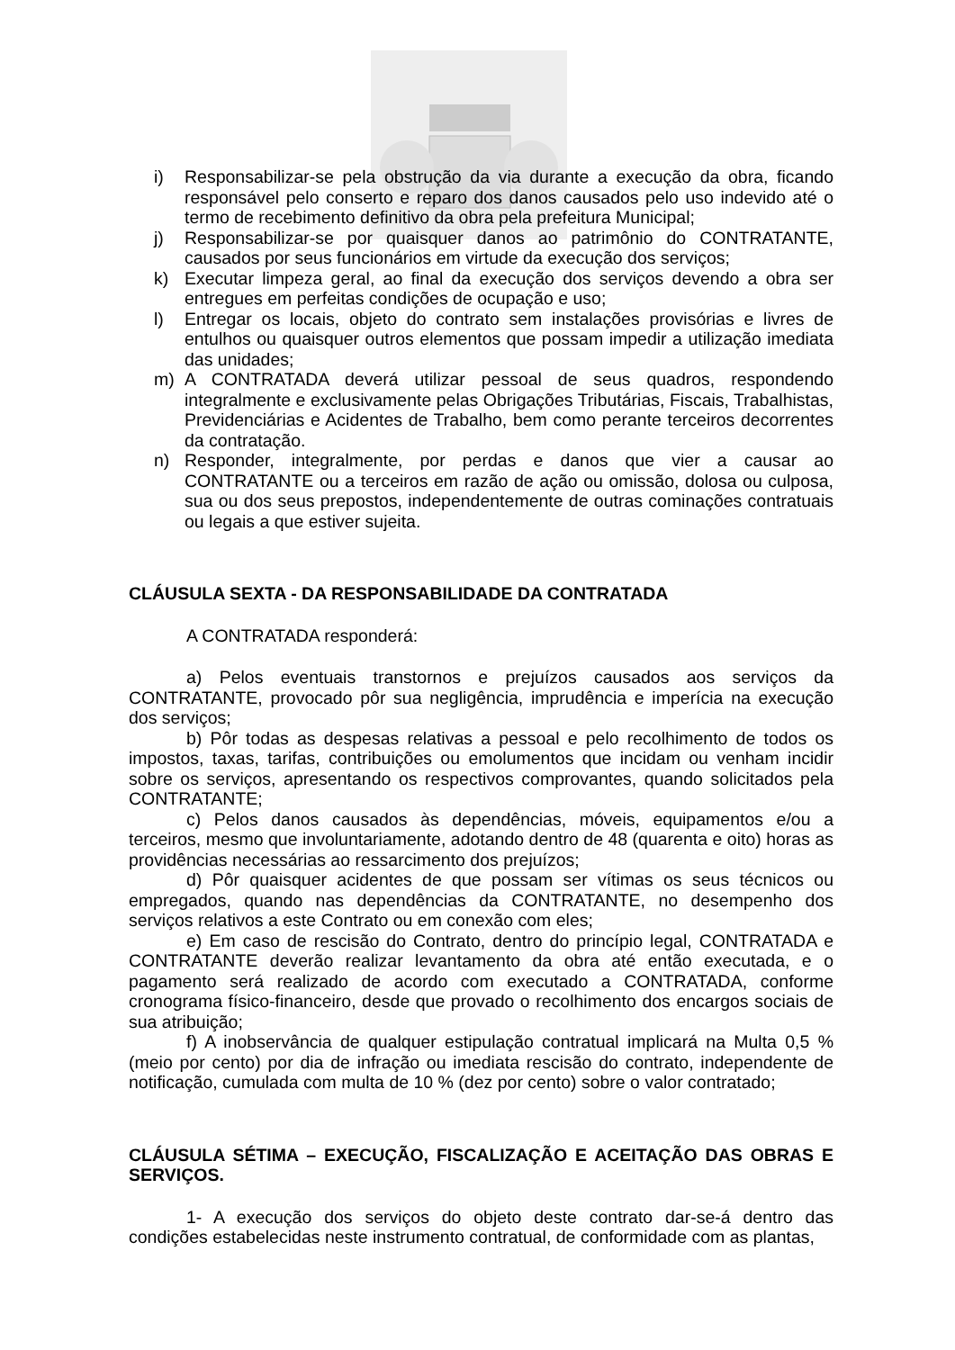i) Responsabilizar-se pela obstrução da via durante a execução da obra, ficando responsável pelo conserto e reparo dos danos causados pelo uso indevido até o termo de recebimento definitivo da obra pela prefeitura Municipal;
j) Responsabilizar-se por quaisquer danos ao patrimônio do CONTRATANTE, causados por seus funcionários em virtude da execução dos serviços;
k) Executar limpeza geral, ao final da execução dos serviços devendo a obra ser entregues em perfeitas condições de ocupação e uso;
l) Entregar os locais, objeto do contrato sem instalações provisórias e livres de entulhos ou quaisquer outros elementos que possam impedir a utilização imediata das unidades;
m) A CONTRATADA deverá utilizar pessoal de seus quadros, respondendo integralmente e exclusivamente pelas Obrigações Tributárias, Fiscais, Trabalhistas, Previdenciárias e Acidentes de Trabalho, bem como perante terceiros decorrentes da contratação.
n) Responder, integralmente, por perdas e danos que vier a causar ao CONTRATANTE ou a terceiros em razão de ação ou omissão, dolosa ou culposa, sua ou dos seus prepostos, independentemente de outras cominações contratuais ou legais a que estiver sujeita.
CLÁUSULA SEXTA - DA RESPONSABILIDADE DA CONTRATADA
A CONTRATADA responderá:
a) Pelos eventuais transtornos e prejuízos causados aos serviços da CONTRATANTE, provocado pôr sua negligência, imprudência e imperícia na execução dos serviços;
b) Pôr todas as despesas relativas a pessoal e pelo recolhimento de todos os impostos, taxas, tarifas, contribuições ou emolumentos que incidam ou venham incidir sobre os serviços, apresentando os respectivos comprovantes, quando solicitados pela CONTRATANTE;
c) Pelos danos causados às dependências, móveis, equipamentos e/ou a terceiros, mesmo que involuntariamente, adotando dentro de 48 (quarenta e oito) horas as providências necessárias ao ressarcimento dos prejuízos;
d) Pôr quaisquer acidentes de que possam ser vítimas os seus técnicos ou empregados, quando nas dependências da CONTRATANTE, no desempenho dos serviços relativos a este Contrato ou em conexão com eles;
e) Em caso de rescisão do Contrato, dentro do princípio legal, CONTRATADA e CONTRATANTE deverão realizar levantamento da obra até então executada, e o pagamento será realizado de acordo com executado a CONTRATADA, conforme cronograma físico-financeiro, desde que provado o recolhimento dos encargos sociais de sua atribuição;
f) A inobservância de qualquer estipulação contratual implicará na Multa 0,5 % (meio por cento) por dia de infração ou imediata rescisão do contrato, independente de notificação, cumulada com multa de 10 % (dez por cento) sobre o valor contratado;
CLÁUSULA SÉTIMA – EXECUÇÃO, FISCALIZAÇÃO E ACEITAÇÃO DAS OBRAS E SERVIÇOS.
1- A execução dos serviços do objeto deste contrato dar-se-á dentro das condições estabelecidas neste instrumento contratual, de conformidade com as plantas,